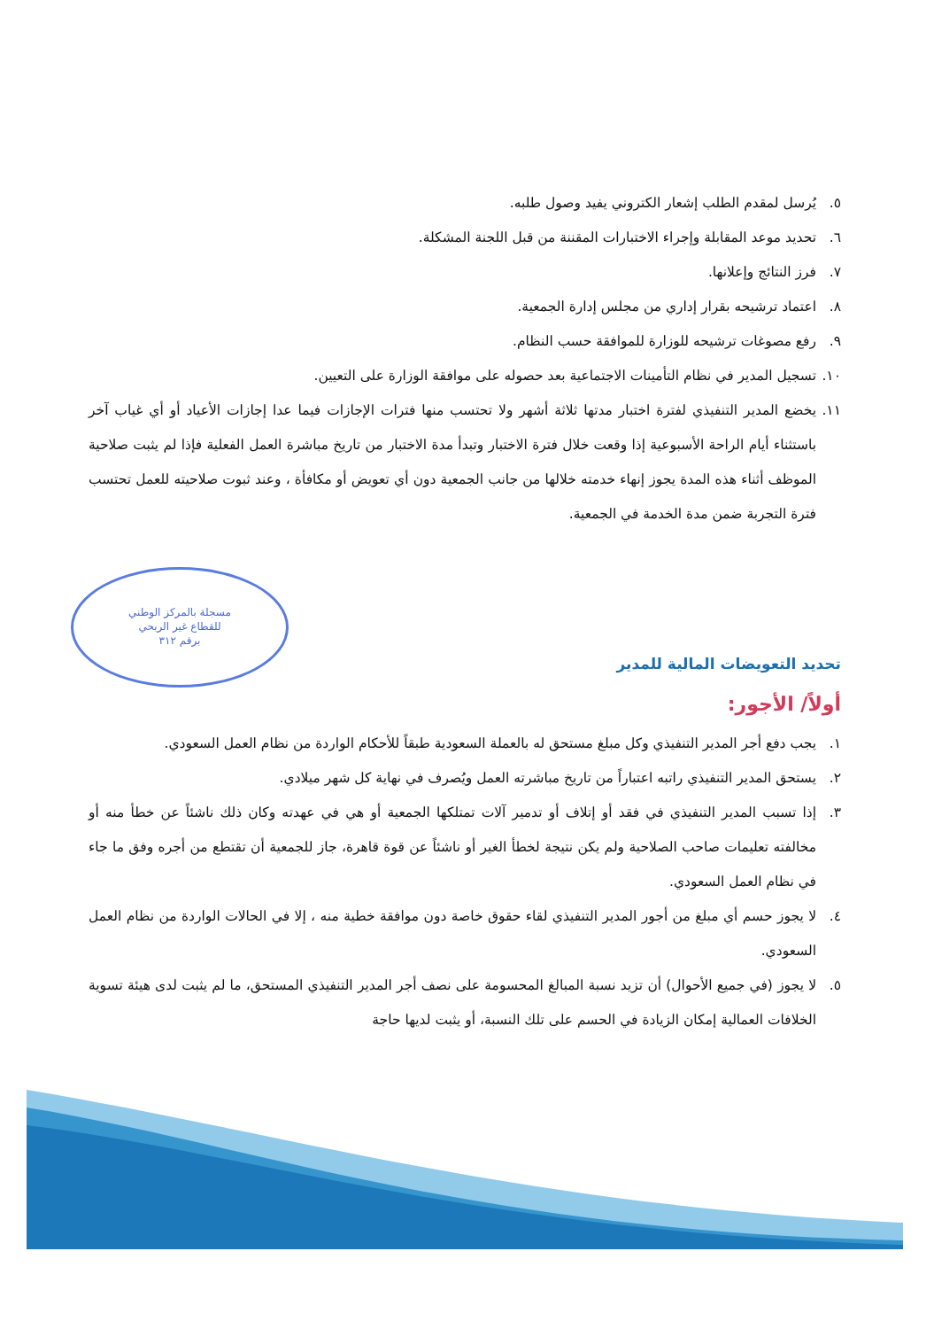مسجلة بالمركز الوطني
للقطاع غير الربحي
برقم ٣١٢
٥. يُرسل لمقدم الطلب إشعار الكتروني يفيد وصول طلبه.
٦. تحديد موعد المقابلة وإجراء الاختبارات المقننة من قبل اللجنة المشكلة.
٧. فرز النتائج وإعلانها.
٨. اعتماد ترشيحه بقرار إداري من مجلس إدارة الجمعية.
٩. رفع مصوغات ترشيحه للوزارة للموافقة حسب النظام.
١٠. تسجيل المدير في نظام التأمينات الاجتماعية بعد حصوله على موافقة الوزارة على التعيين.
١١. يخضع المدير التنفيذي لفترة اختبار مدتها ثلاثة أشهر ولا تحتسب منها فترات الإجازات فيما عدا إجازات الأعياد أو أي غياب آخر باستثناء أيام الراحة الأسبوعية إذا وقعت خلال فترة الاختبار وتبدأ مدة الاختبار من تاريخ مباشرة العمل الفعلية فإذا لم يثبت صلاحية الموظف أثناء هذه المدة يجوز إنهاء خدمته خلالها من جانب الجمعية دون أي تعويض أو مكافأة ، وعند ثبوت صلاحيته للعمل تحتسب فترة التجربة ضمن مدة الخدمة في الجمعية.
تحديد التعويضات المالية للمدير
أولاً/ الأجور:
١. يجب دفع أجر المدير التنفيذي وكل مبلغ مستحق له بالعملة السعودية طبقاً للأحكام الواردة من نظام العمل السعودي.
٢. يستحق المدير التنفيذي راتبه اعتباراً من تاريخ مباشرته العمل ويُصرف في نهاية كل شهر ميلادي.
٣. إذا تسبب المدير التنفيذي في فقد أو إتلاف أو تدمير آلات تمتلكها الجمعية أو هي في عهدته وكان ذلك ناشئاً عن خطأ منه أو مخالفته تعليمات صاحب الصلاحية ولم يكن نتيجة لخطأ الغير أو ناشئاً عن قوة قاهرة، جاز للجمعية أن تقتطع من أجره وفق ما جاء في نظام العمل السعودي.
٤. لا يجوز حسم أي مبلغ من أجور المدير التنفيذي لقاء حقوق خاصة دون موافقة خطية منه ، إلا في الحالات الواردة من نظام العمل السعودي.
٥. لا يجوز (في جميع الأحوال) أن تزيد نسبة المبالغ المحسومة على نصف أجر المدير التنفيذي المستحق، ما لم يثبت لدى هيئة تسوية الخلافات العمالية إمكان الزيادة في الحسم على تلك النسبة، أو يثبت لديها حاجة